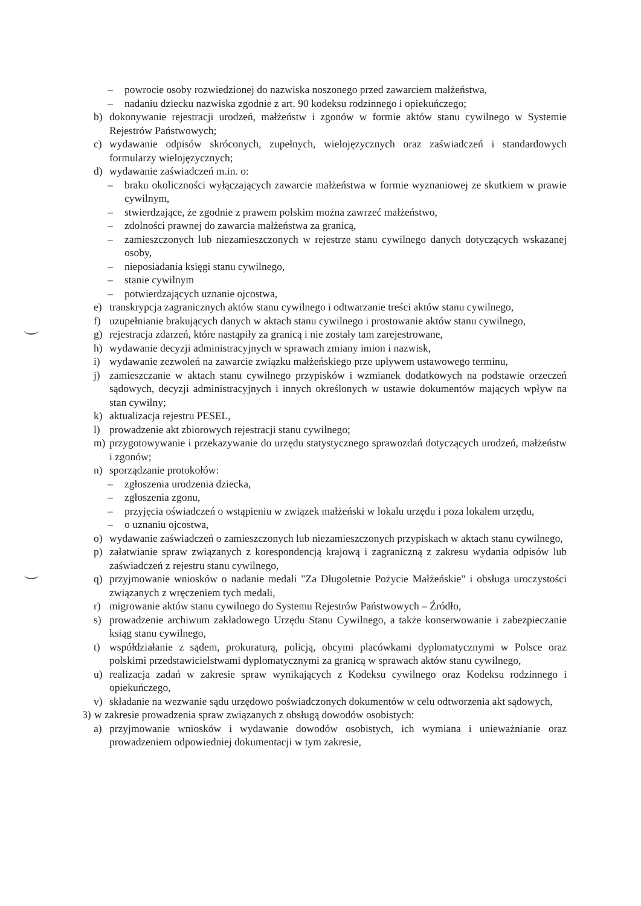– powrocie osoby rozwiedzionej do nazwiska noszonego przed zawarciem małżeństwa,
– nadaniu dziecku nazwiska zgodnie z art. 90 kodeksu rodzinnego i opiekuńczego;
b) dokonywanie rejestracji urodzeń, małżeństw i zgonów w formie aktów stanu cywilnego w Systemie Rejestrów Państwowych;
c) wydawanie odpisów skróconych, zupełnych, wielojęzycznych oraz zaświadczeń i standardowych formularzy wielojęzycznych;
d) wydawanie zaświadczeń m.in. o:
– braku okoliczności wyłączających zawarcie małżeństwa w formie wyznaniowej ze skutkiem w prawie cywilnym,
– stwierdzające, że zgodnie z prawem polskim można zawrzeć małżeństwo,
– zdolności prawnej do zawarcia małżeństwa za granicą,
– zamieszczonych lub niezamieszczonych w rejestrze stanu cywilnego danych dotyczących wskazanej osoby,
– nieposiadania księgi stanu cywilnego,
– stanie cywilnym
– potwierdzających uznanie ojcostwa,
e) transkrypcja zagranicznych aktów stanu cywilnego i odtwarzanie treści aktów stanu cywilnego,
f) uzupełnianie brakujących danych w aktach stanu cywilnego i prostowanie aktów stanu cywilnego,
g) rejestracja zdarzeń, które nastąpiły za granicą i nie zostały tam zarejestrowane,
h) wydawanie decyzji administracyjnych w sprawach zmiany imion i nazwisk,
i) wydawanie zezwoleń na zawarcie związku małżeńskiego prze upływem ustawowego terminu,
j) zamieszczanie w aktach stanu cywilnego przypisków i wzmianek dodatkowych na podstawie orzeczeń sądowych, decyzji administracyjnych i innych określonych w ustawie dokumentów mających wpływ na stan cywilny;
k) aktualizacja rejestru PESEL,
l) prowadzenie akt zbiorowych rejestracji stanu cywilnego;
m) przygotowywanie i przekazywanie do urzędu statystycznego sprawozdań dotyczących urodzeń, małżeństw i zgonów;
n) sporządzanie protokołów:
– zgłoszenia urodzenia dziecka,
– zgłoszenia zgonu,
– przyjęcia oświadczeń o wstąpieniu w związek małżeński w lokalu urzędu i poza lokalem urzędu,
– o uznaniu ojcostwa,
o) wydawanie zaświadczeń o zamieszczonych lub niezamieszczonych przypiskach w aktach stanu cywilnego,
p) załatwianie spraw związanych z korespondencją krajową i zagraniczną z zakresu wydania odpisów lub zaświadczeń z rejestru stanu cywilnego,
q) przyjmowanie wniosków o nadanie medali "Za Długoletnie Pożycie Małżeńskie" i obsługa uroczystości związanych z wręczeniem tych medali,
r) migrowanie aktów stanu cywilnego do Systemu Rejestrów Państwowych – Źródło,
s) prowadzenie archiwum zakładowego Urzędu Stanu Cywilnego, a także konserwowanie i zabezpieczanie ksiąg stanu cywilnego,
t) współdziałanie z sądem, prokuraturą, policją, obcymi placówkami dyplomatycznymi w Polsce oraz polskimi przedstawicielstwami dyplomatycznymi za granicą w sprawach aktów stanu cywilnego,
u) realizacja zadań w zakresie spraw wynikających z Kodeksu cywilnego oraz Kodeksu rodzinnego i opiekuńczego,
v) składanie na wezwanie sądu urzędowo poświadczonych dokumentów w celu odtworzenia akt sądowych,
3) w zakresie prowadzenia spraw związanych z obsługą dowodów osobistych:
a) przyjmowanie wniosków i wydawanie dowodów osobistych, ich wymiana i unieważnianie oraz prowadzeniem odpowiedniej dokumentacji w tym zakresie,